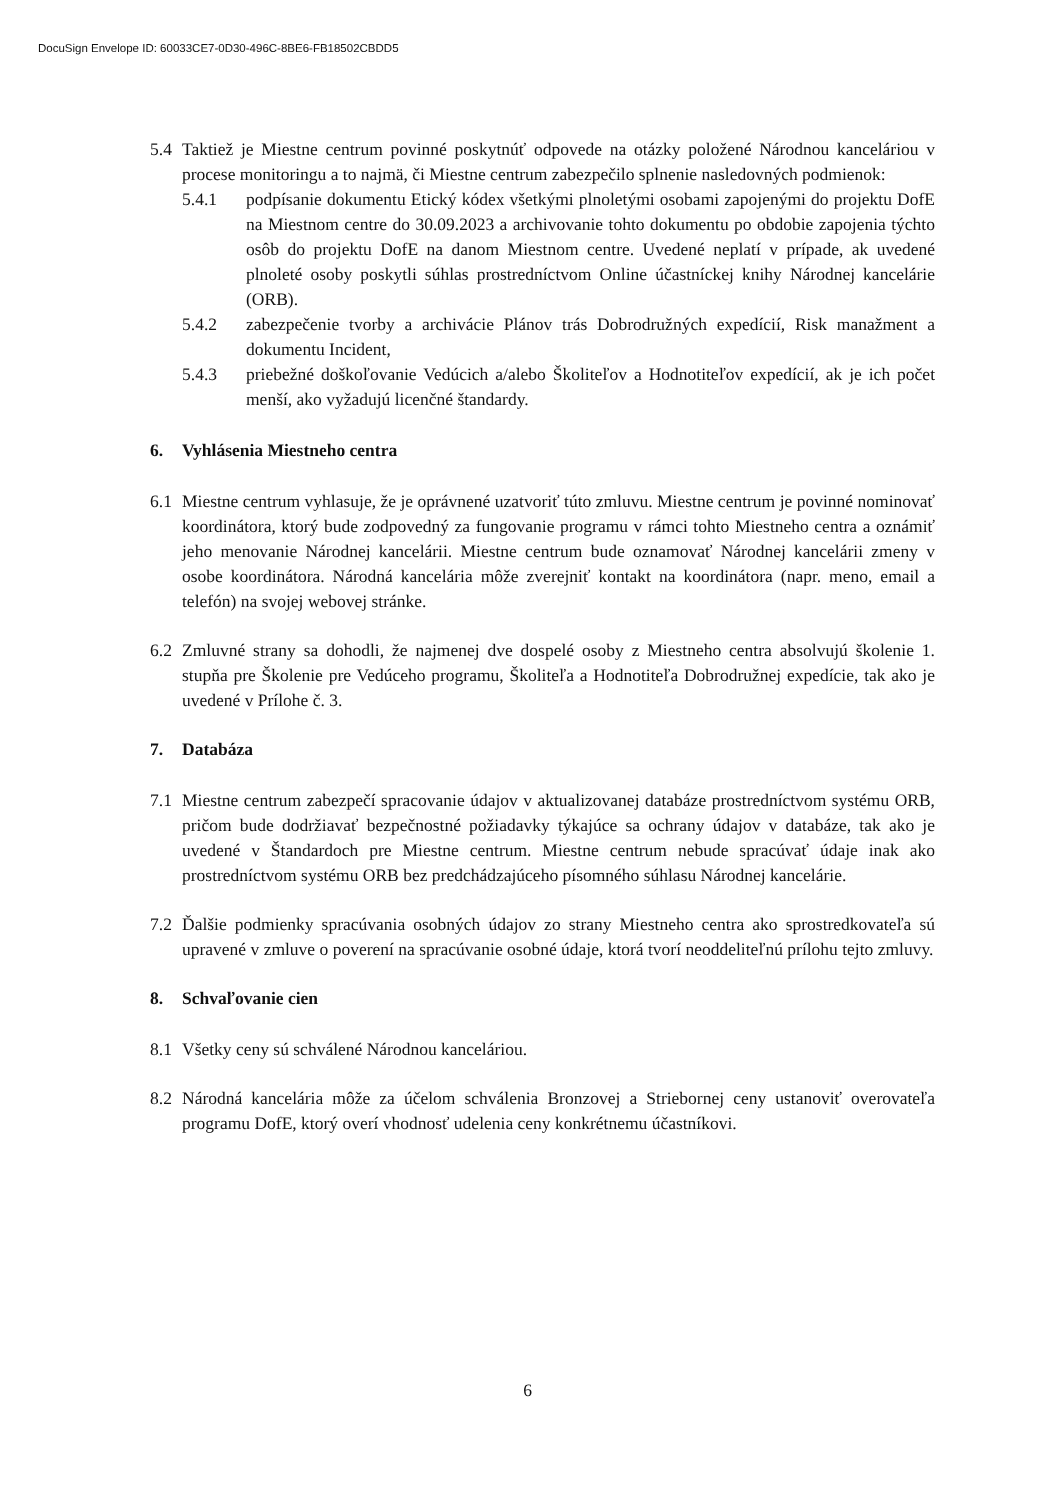DocuSign Envelope ID: 60033CE7-0D30-496C-8BE6-FB18502CBDD5
5.4 Taktiež je Miestne centrum povinné poskytnúť odpovede na otázky položené Národnou kanceláriou v procese monitoringu a to najmä, či Miestne centrum zabezpečilo splnenie nasledovných podmienok:
5.4.1 podpísanie dokumentu Etický kódex všetkými plnoletými osobami zapojenými do projektu DofE na Miestnom centre do 30.09.2023 a archivovanie tohto dokumentu po obdobie zapojenia týchto osôb do projektu DofE na danom Miestnom centre. Uvedené neplatí v prípade, ak uvedené plnoleté osoby poskytli súhlas prostredníctvom Online účastníckej knihy Národnej kancelárie (ORB).
5.4.2 zabezpečenie tvorby a archivácie Plánov trás Dobrodružných expedícií, Risk manažment a dokumentu Incident,
5.4.3 priebežné doškoľovanie Vedúcich a/alebo Školiteľov a Hodnotiteľov expedícií, ak je ich počet menší, ako vyžadujú licenčné štandardy.
6. Vyhlásenia Miestneho centra
6.1 Miestne centrum vyhlasuje, že je oprávnené uzatvoriť túto zmluvu. Miestne centrum je povinné nominovať koordinátora, ktorý bude zodpovedný za fungovanie programu v rámci tohto Miestneho centra a oznámiť jeho menovanie Národnej kancelárii. Miestne centrum bude oznamovať Národnej kancelárii zmeny v osobe koordinátora. Národná kancelária môže zverejniť kontakt na koordinátora (napr. meno, email a telefón) na svojej webovej stránke.
6.2 Zmluvné strany sa dohodli, že najmenej dve dospelé osoby z Miestneho centra absolvujú školenie 1. stupňa pre Školenie pre Vedúceho programu, Školiteľa a Hodnotiteľa Dobrodružnej expedície, tak ako je uvedené v Prílohe č. 3.
7. Databáza
7.1 Miestne centrum zabezpečí spracovanie údajov v aktualizovanej databáze prostredníctvom systému ORB, pričom bude dodržiavať bezpečnostné požiadavky týkajúce sa ochrany údajov v databáze, tak ako je uvedené v Štandardoch pre Miestne centrum. Miestne centrum nebude spracúvať údaje inak ako prostredníctvom systému ORB bez predchádzajúceho písomného súhlasu Národnej kancelárie.
7.2 Ďalšie podmienky spracúvania osobných údajov zo strany Miestneho centra ako sprostredkovateľa sú upravené v zmluve o poverení na spracúvanie osobné údaje, ktorá tvorí neoddeliteľnú prílohu tejto zmluvy.
8. Schvaľovanie cien
8.1 Všetky ceny sú schválené Národnou kanceláriou.
8.2 Národná kancelária môže za účelom schválenia Bronzovej a Striebornej ceny ustanoviť overovateľa programu DofE, ktorý overí vhodnosť udelenia ceny konkrétnemu účastníkovi.
6